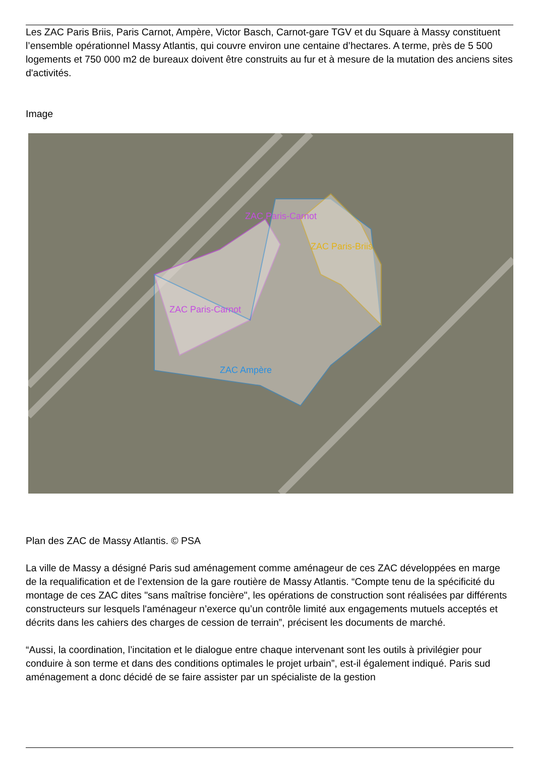Les ZAC Paris Briis, Paris Carnot, Ampère, Victor Basch, Carnot-gare TGV et du Square à Massy constituent l’ensemble opérationnel Massy Atlantis, qui couvre environ une centaine d’hectares. A terme, près de 5 500 logements et 750 000 m2 de bureaux doivent être construits au fur et à mesure de la mutation des anciens sites d'activités.
Image
ZAC Paris-Carnot
ZAC Paris-Carnot
ZAC Paris-Briis
ZAC Ampère
Plan des ZAC de Massy Atlantis. © PSA
La ville de Massy a désigné Paris sud aménagement comme aménageur de ces ZAC développées en marge de la requalification et de l’extension de la gare routière de Massy Atlantis. “Compte tenu de la spécificité du montage de ces ZAC dites "sans maîtrise foncière", les opérations de construction sont réalisées par différents constructeurs sur lesquels l'aménageur n’exerce qu’un contrôle limité aux engagements mutuels acceptés et décrits dans les cahiers des charges de cession de terrain”, précisent les documents de marché.
“Aussi, la coordination, l’incitation et le dialogue entre chaque intervenant sont les outils à privilégier pour conduire à son terme et dans des conditions optimales le projet urbain”, est-il également indiqué. Paris sud aménagement a donc décidé de se faire assister par un spécialiste de la gestion